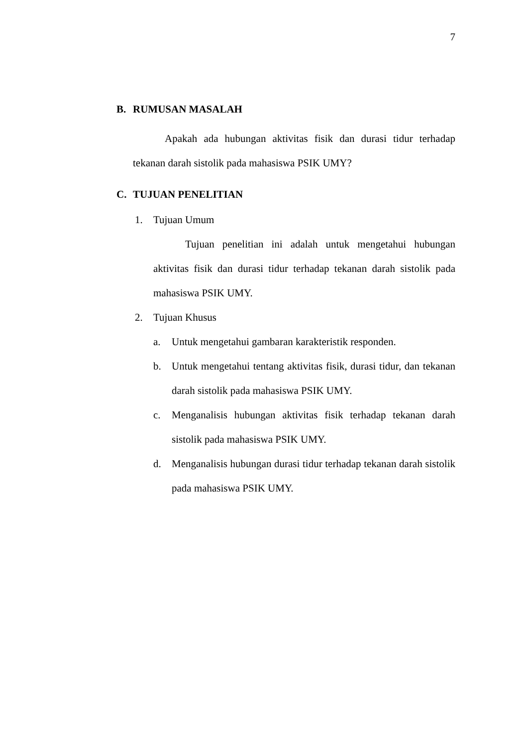7
B. RUMUSAN MASALAH
Apakah ada hubungan aktivitas fisik dan durasi tidur terhadap tekanan darah sistolik pada mahasiswa PSIK UMY?
C. TUJUAN PENELITIAN
1. Tujuan Umum
Tujuan penelitian ini adalah untuk mengetahui hubungan aktivitas fisik dan durasi tidur terhadap tekanan darah sistolik pada mahasiswa PSIK UMY.
2. Tujuan Khusus
a. Untuk mengetahui gambaran karakteristik responden.
b. Untuk mengetahui tentang aktivitas fisik, durasi tidur, dan tekanan darah sistolik pada mahasiswa PSIK UMY.
c. Menganalisis hubungan aktivitas fisik terhadap tekanan darah sistolik pada mahasiswa PSIK UMY.
d. Menganalisis hubungan durasi tidur terhadap tekanan darah sistolik pada mahasiswa PSIK UMY.